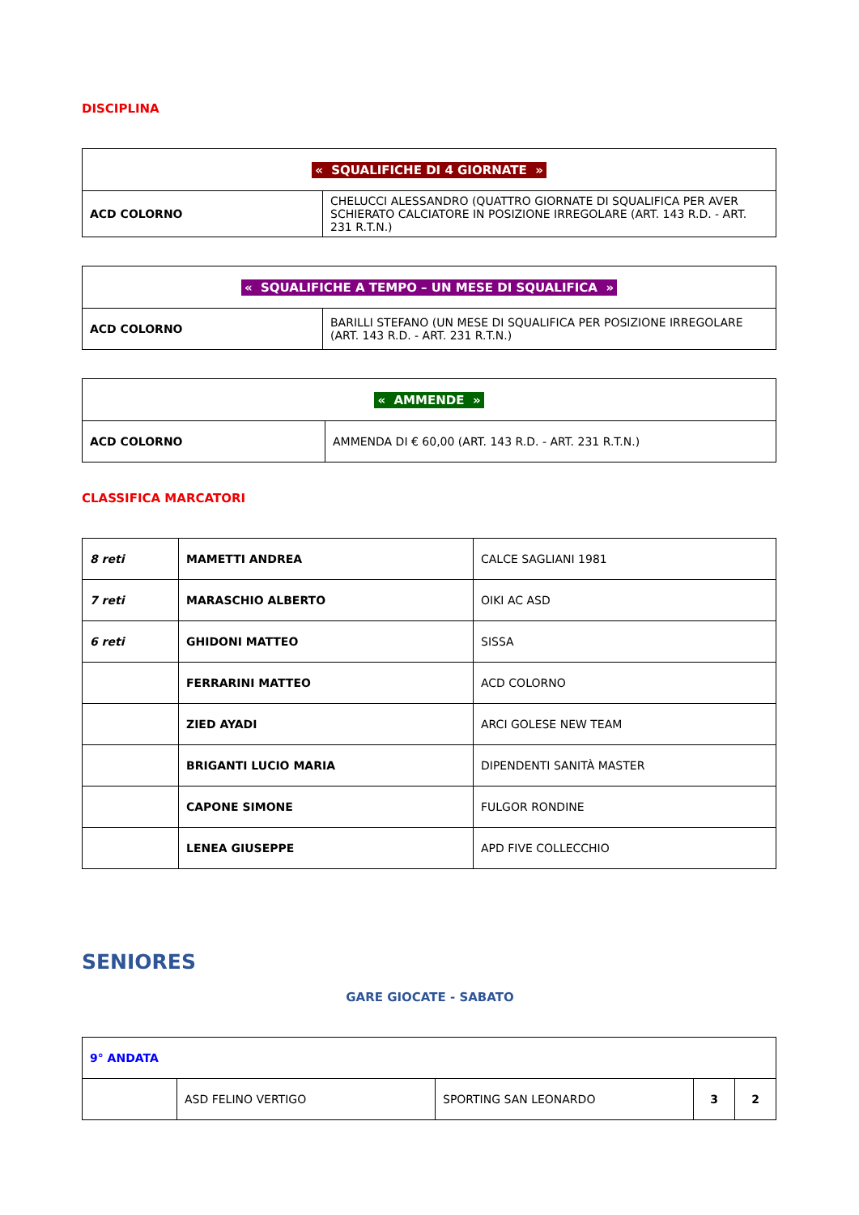DISCIPLINA
| « SQUALIFICHE DI 4 GIORNATE » | |
| ACD COLORNO | CHELUCCI ALESSANDRO (QUATTRO GIORNATE DI SQUALIFICA PER AVER SCHIERATO CALCIATORE IN POSIZIONE IRREGOLARE (ART. 143 R.D. - ART. 231 R.T.N.) |
| « SQUALIFICHE A TEMPO – UN MESE DI SQUALIFICA » | |
| ACD COLORNO | BARILLI STEFANO (UN MESE DI SQUALIFICA PER POSIZIONE IRREGOLARE (ART. 143 R.D. - ART. 231 R.T.N.) |
| « AMMENDE » | |
| ACD COLORNO | AMMENDA DI € 60,00 (ART. 143 R.D. - ART. 231 R.T.N.) |
CLASSIFICA MARCATORI
| 8 reti | MAMETTI ANDREA | CALCE SAGLIANI 1981 |
| 7 reti | MARASCHIO ALBERTO | OIKI AC ASD |
| 6 reti | GHIDONI MATTEO | SISSA |
| | FERRARINI MATTEO | ACD COLORNO |
| | ZIED AYADI | ARCI GOLESE NEW TEAM |
| | BRIGANTI LUCIO MARIA | DIPENDENTI SANITÀ MASTER |
| | CAPONE SIMONE | FULGOR RONDINE |
| | LENEA GIUSEPPE | APD FIVE COLLECCHIO |
SENIORES
GARE GIOCATE - SABATO
| 9° ANDATA | | | | |
| | ASD FELINO VERTIGO | SPORTING SAN LEONARDO | 3 | 2 |